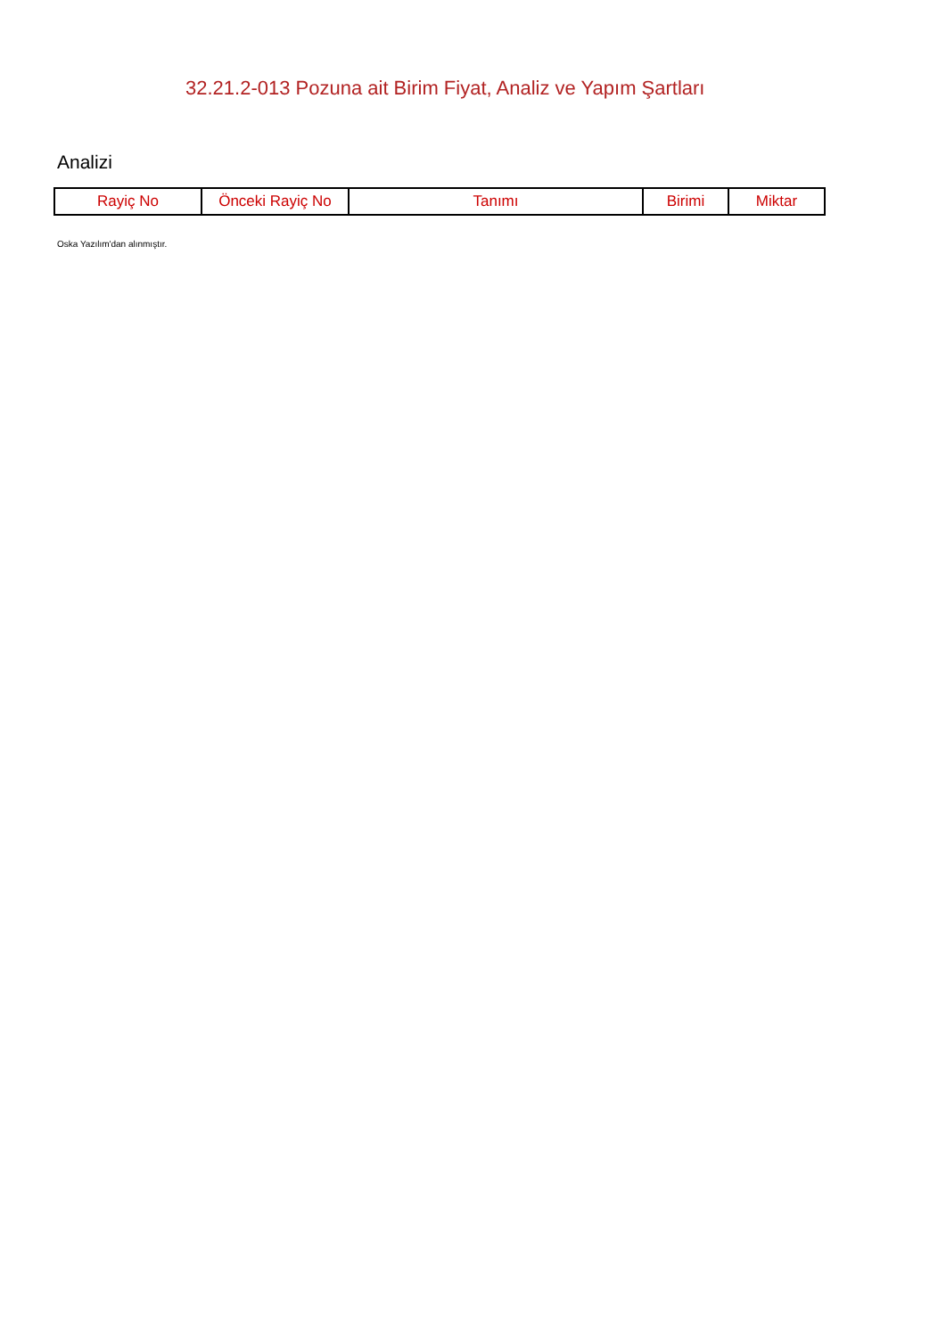32.21.2-013 Pozuna ait Birim Fiyat, Analiz ve Yapım Şartları
Analizi
| Rayiç No | Önceki Rayiç No | Tanımı | Birimi | Miktar |
| --- | --- | --- | --- | --- |
Oska Yazılım'dan alınmıştır.